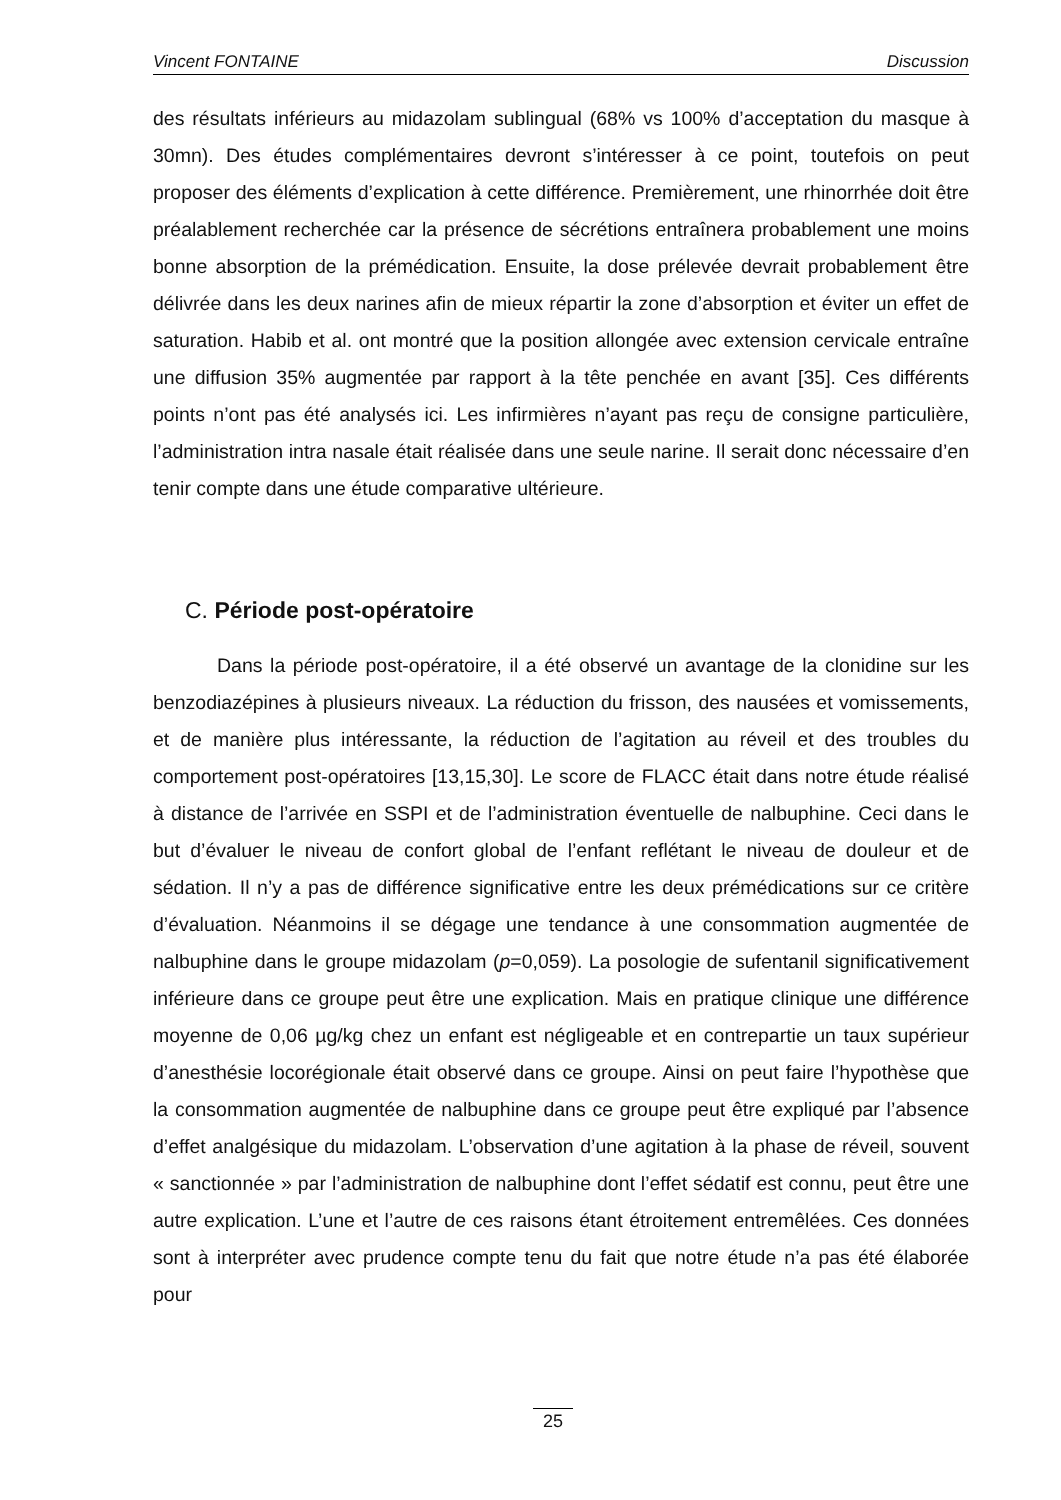Vincent FONTAINE Discussion
des résultats inférieurs au midazolam sublingual (68% vs 100% d’acceptation du masque à 30mn). Des études complémentaires devront s’intéresser à ce point, toutefois on peut proposer des éléments d’explication à cette différence. Premièrement, une rhinorrhée doit être préalablement recherchée car la présence de sécrétions entraînera probablement une moins bonne absorption de la prémédication. Ensuite, la dose prélevée devrait probablement être délivrée dans les deux narines afin de mieux répartir la zone d’absorption et éviter un effet de saturation. Habib et al. ont montré que la position allongée avec extension cervicale entraîne une diffusion 35% augmentée par rapport à la tête penchée en avant [35]. Ces différents points n’ont pas été analysés ici. Les infirmières n’ayant pas reçu de consigne particulière, l’administration intra nasale était réalisée dans une seule narine. Il serait donc nécessaire d’en tenir compte dans une étude comparative ultérieure.
C. Période post-opératoire
Dans la période post-opératoire, il a été observé un avantage de la clonidine sur les benzodiazépines à plusieurs niveaux. La réduction du frisson, des nausées et vomissements, et de manière plus intéressante, la réduction de l’agitation au réveil et des troubles du comportement post-opératoires [13,15,30]. Le score de FLACC était dans notre étude réalisé à distance de l’arrivée en SSPI et de l’administration éventuelle de nalbuphine. Ceci dans le but d’évaluer le niveau de confort global de l’enfant reflétant le niveau de douleur et de sédation. Il n’y a pas de différence significative entre les deux prémédications sur ce critère d’évaluation. Néanmoins il se dégage une tendance à une consommation augmentée de nalbuphine dans le groupe midazolam (p=0,059). La posologie de sufentanil significativement inférieure dans ce groupe peut être une explication. Mais en pratique clinique une différence moyenne de 0,06 µg/kg chez un enfant est négligeable et en contrepartie un taux supérieur d’anesthésie locorégionale était observé dans ce groupe. Ainsi on peut faire l’hypothèse que la consommation augmentée de nalbuphine dans ce groupe peut être expliqué par l’absence d’effet analgésique du midazolam. L’observation d’une agitation à la phase de réveil, souvent « sanctionnée » par l’administration de nalbuphine dont l’effet sédatif est connu, peut être une autre explication. L’une et l’autre de ces raisons étant étroitement entremêlées. Ces données sont à interpréter avec prudence compte tenu du fait que notre étude n’a pas été élaborée pour
25